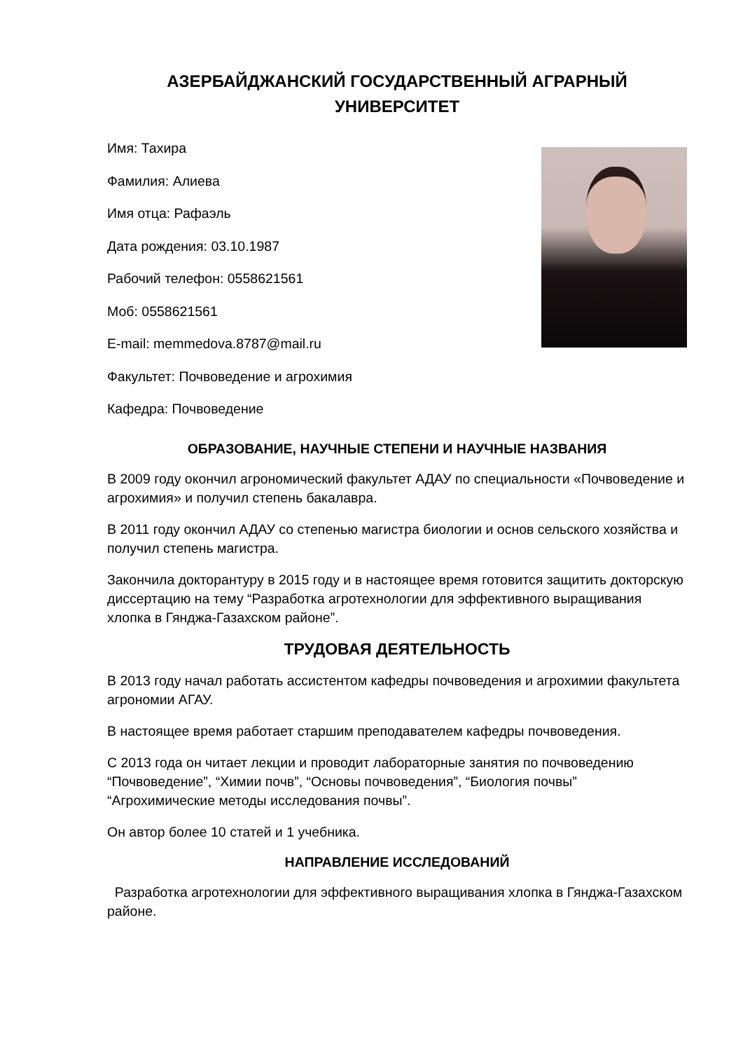АЗЕРБАЙДЖАНСКИЙ ГОСУДАРСТВЕННЫЙ АГРАРНЫЙ УНИВЕРСИТЕТ
Имя: Тахира
Фамилия: Алиева
Имя отца: Рафаэль
Дата рождения: 03.10.1987
Рабочий телефон: 0558621561
Моб: 0558621561
E-mail: memmedova.8787@mail.ru
Факультет: Почвоведение и агрохимия
Кафедра: Почвоведение
ОБРАЗОВАНИЕ, НАУЧНЫЕ СТЕПЕНИ И НАУЧНЫЕ НАЗВАНИЯ
В 2009 году окончил агрономический факультет АДАУ по специальности «Почвоведение и агрохимия» и получил степень бакалавра.
В 2011 году окончил АДАУ со степенью магистра биологии и основ сельского хозяйства и получил степень магистра.
Закончила докторантуру в 2015 году и в настоящее время готовится защитить докторскую диссертацию на тему “Разработка агротехнологии для эффективного выращивания хлопка в Гянджа-Газахском районе”.
ТРУДОВАЯ ДЕЯТЕЛЬНОСТЬ
В 2013 году начал работать ассистентом кафедры почвоведения и агрохимии факультета агрономии АГАУ.
В настоящее время работает старшим преподавателем кафедры почвоведения.
С 2013 года он читает лекции и проводит лабораторные занятия по почвоведению “Почвоведение”, “Химии почв”, “Основы почвоведения”, “Биология почвы” “Агрохимические методы исследования почвы”.
Он автор более 10 статей и 1 учебника.
НАПРАВЛЕНИЕ ИССЛЕДОВАНИЙ
Разработка агротехнологии для эффективного выращивания хлопка в Гянджа-Газахском районе.